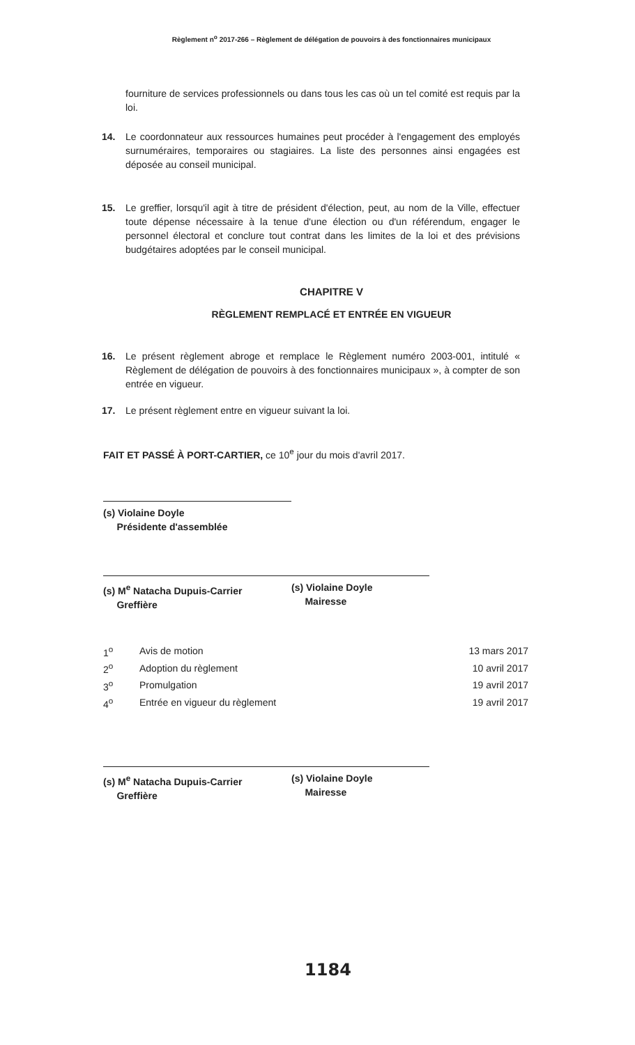Règlement n<sup>o</sup> 2017-266 – Règlement de délégation de pouvoirs à des fonctionnaires municipaux
fourniture de services professionnels ou dans tous les cas où un tel comité est requis par la loi.
14. Le coordonnateur aux ressources humaines peut procéder à l'engagement des employés surnuméraires, temporaires ou stagiaires. La liste des personnes ainsi engagées est déposée au conseil municipal.
15. Le greffier, lorsqu'il agit à titre de président d'élection, peut, au nom de la Ville, effectuer toute dépense nécessaire à la tenue d'une élection ou d'un référendum, engager le personnel électoral et conclure tout contrat dans les limites de la loi et des prévisions budgétaires adoptées par le conseil municipal.
CHAPITRE V
RÈGLEMENT REMPLACÉ ET ENTRÉE EN VIGUEUR
16. Le présent règlement abroge et remplace le Règlement numéro 2003-001, intitulé « Règlement de délégation de pouvoirs à des fonctionnaires municipaux », à compter de son entrée en vigueur.
17. Le présent règlement entre en vigueur suivant la loi.
FAIT ET PASSÉ À PORT-CARTIER, ce 10<sup>e</sup> jour du mois d'avril 2017.
(s) Violaine Doyle
Présidente d'assemblée
(s) M<sup>e</sup> Natacha Dupuis-Carrier
Greffière
(s) Violaine Doyle
Mairesse
| 1<sup>o</sup> | Avis de motion | 13 mars 2017 |
| 2<sup>o</sup> | Adoption du règlement | 10 avril 2017 |
| 3<sup>o</sup> | Promulgation | 19 avril 2017 |
| 4<sup>o</sup> | Entrée en vigueur du règlement | 19 avril 2017 |
(s) M<sup>e</sup> Natacha Dupuis-Carrier
Greffière
(s) Violaine Doyle
Mairesse
1184